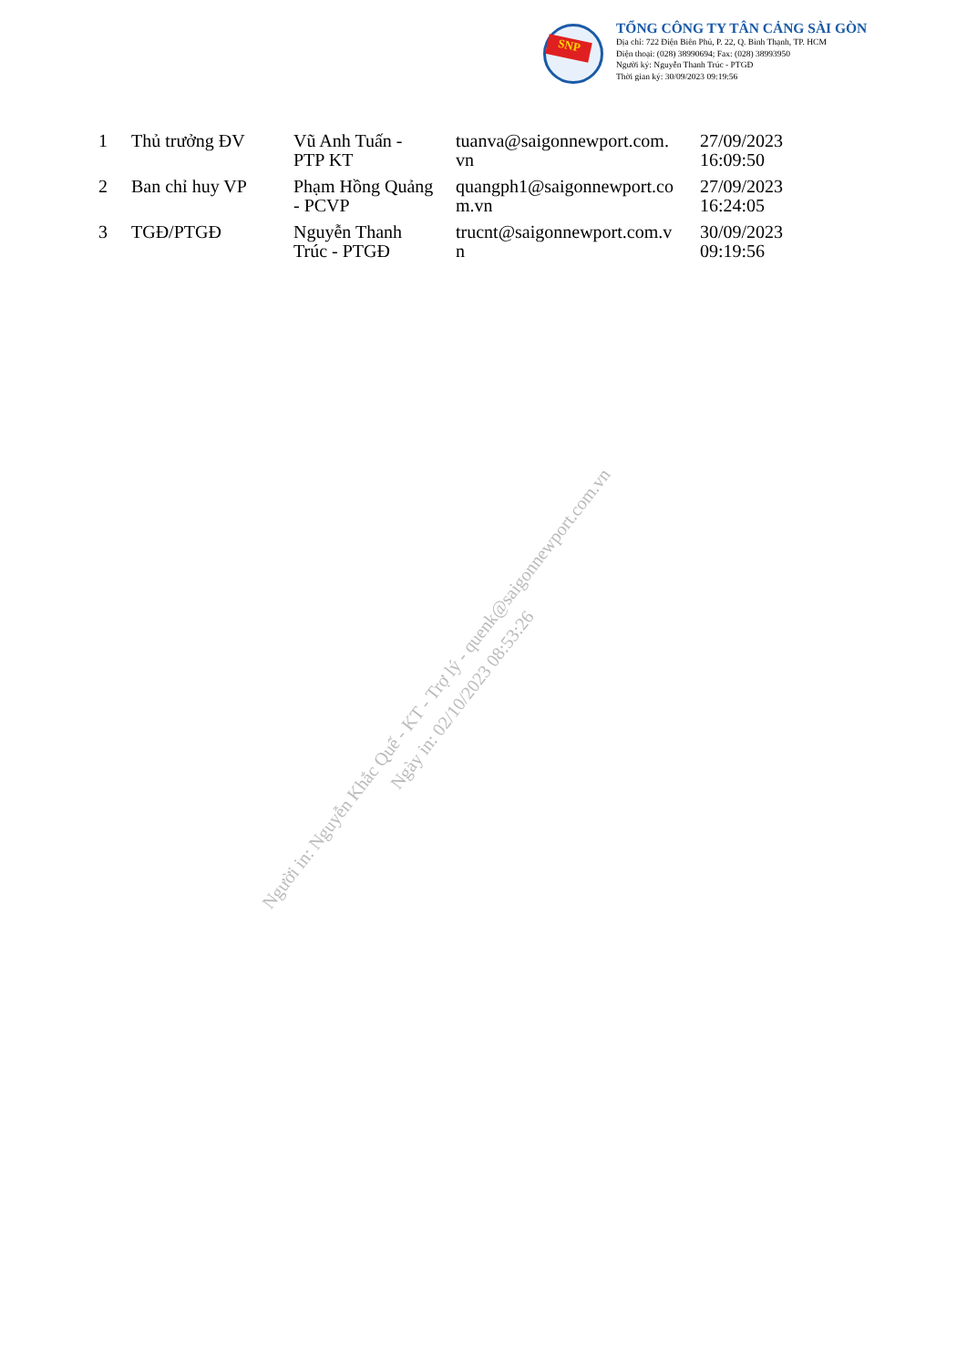SNP
TỔNG CÔNG TY TÂN CẢNG SÀI GÒN
Địa chỉ: 722 Điện Biên Phủ, P. 22, Q. Bình Thạnh, TP. HCM
Điện thoại: (028) 38990694; Fax: (028) 38993950
Người ký: Nguyễn Thanh Trúc - PTGĐ
Thời gian ký: 30/09/2023 09:19:56
| 1 | Thủ trưởng ĐV | Vũ Anh Tuấn - PTP KT | tuanva@saigonnewport.com. vn | 27/09/2023 16:09:50 |
| 2 | Ban chỉ huy VP | Phạm Hồng Quảng - PCVP | quangph1@saigonnewport.co m.vn | 27/09/2023 16:24:05 |
| 3 | TGĐ/PTGĐ | Nguyễn Thanh Trúc - PTGĐ | trucnt@saigonnewport.com.v n | 30/09/2023 09:19:56 |
Người in: Nguyễn Khắc Quế - KT - Trợ lý - quenk@saigonnewport.com.vn
Ngày in: 02/10/2023 08:53:26